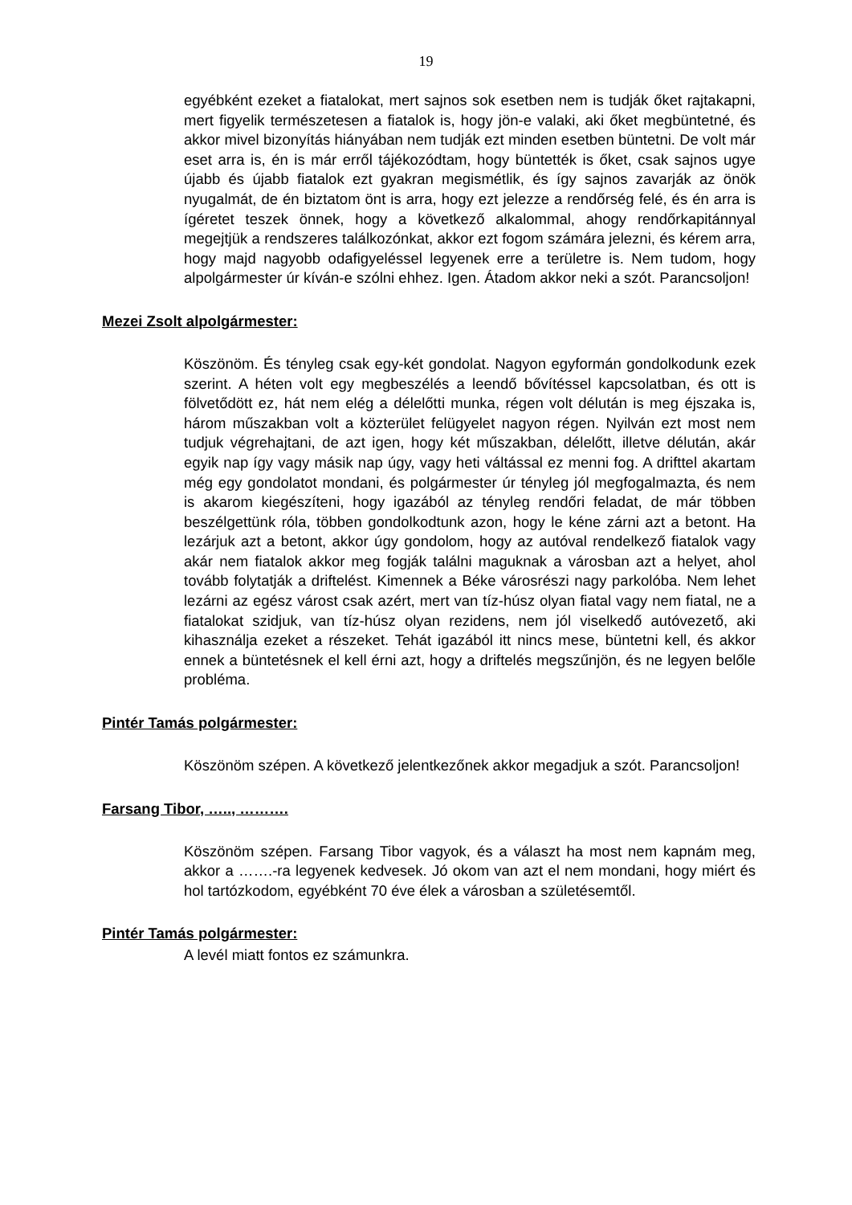19
egyébként ezeket a fiatalokat, mert sajnos sok esetben nem is tudják őket rajtakapni, mert figyelik természetesen a fiatalok is, hogy jön-e valaki, aki őket megbüntetné, és akkor mivel bizonyítás hiányában nem tudják ezt minden esetben büntetni. De volt már eset arra is, én is már erről tájékozódtam, hogy büntették is őket, csak sajnos ugye újabb és újabb fiatalok ezt gyakran megismétlik, és így sajnos zavarják az önök nyugalmát, de én biztatom önt is arra, hogy ezt jelezze a rendőrség felé, és én arra is ígéretet teszek önnek, hogy a következő alkalommal, ahogy rendőrkapitánnyal megejtjük a rendszeres találkozónkat, akkor ezt fogom számára jelezni, és kérem arra, hogy majd nagyobb odafigyeléssel legyenek erre a területre is. Nem tudom, hogy alpolgármester úr kíván-e szólni ehhez. Igen. Átadom akkor neki a szót. Parancsoljon!
Mezei Zsolt alpolgármester:
Köszönöm. És tényleg csak egy-két gondolat. Nagyon egyformán gondolkodunk ezek szerint. A héten volt egy megbeszélés a leendő bővítéssel kapcsolatban, és ott is fölvetődött ez, hát nem elég a délelőtti munka, régen volt délután is meg éjszaka is, három műszakban volt a közterület felügyelet nagyon régen. Nyilván ezt most nem tudjuk végrehajtani, de azt igen, hogy két műszakban, délelőtt, illetve délután, akár egyik nap így vagy másik nap úgy, vagy heti váltással ez menni fog. A drifttel akartam még egy gondolatot mondani, és polgármester úr tényleg jól megfogalmazta, és nem is akarom kiegészíteni, hogy igazából az tényleg rendőri feladat, de már többen beszélgettünk róla, többen gondolkodtunk azon, hogy le kéne zárni azt a betont. Ha lezárjuk azt a betont, akkor úgy gondolom, hogy az autóval rendelkező fiatalok vagy akár nem fiatalok akkor meg fogják találni maguknak a városban azt a helyet, ahol tovább folytatják a driftelést. Kimennek a Béke városrészi nagy parkolóba. Nem lehet lezárni az egész várost csak azért, mert van tíz-húsz olyan fiatal vagy nem fiatal, ne a fiatalokat szidjuk, van tíz-húsz olyan rezidens, nem jól viselkedő autóvezető, aki kihasználja ezeket a részeket. Tehát igazából itt nincs mese, büntetni kell, és akkor ennek a büntetésnek el kell érni azt, hogy a driftelés megszűnjön, és ne legyen belőle probléma.
Pintér Tamás polgármester:
Köszönöm szépen. A következő jelentkezőnek akkor megadjuk a szót. Parancsoljon!
Farsang Tibor, ….., ……….
Köszönöm szépen. Farsang Tibor vagyok, és a választ ha most nem kapnám meg, akkor a …….-ra legyenek kedvesek. Jó okom van azt el nem mondani, hogy miért és hol tartózkodom, egyébként 70 éve élek a városban a születésemtől.
Pintér Tamás polgármester:
A levél miatt fontos ez számunkra.